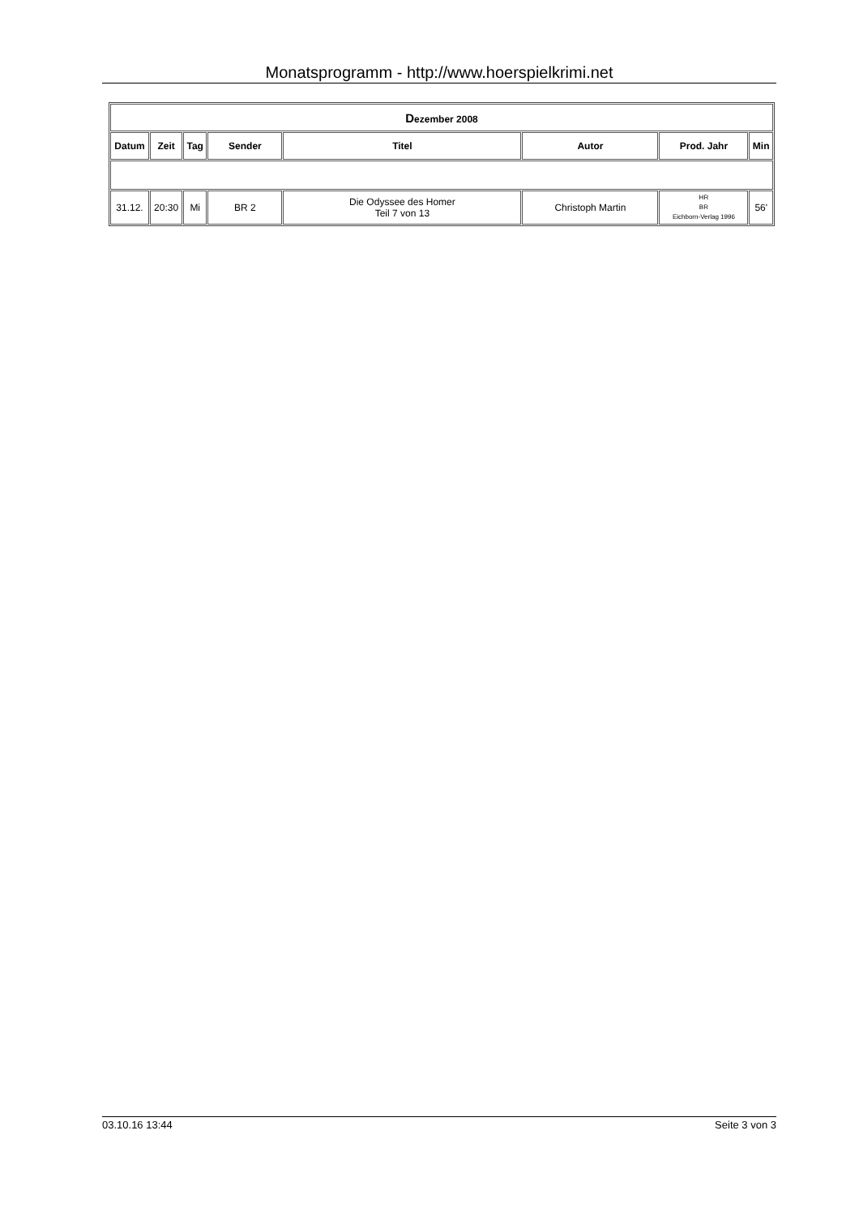Monatsprogramm - http://www.hoerspielkrimi.net
| D ezember 2008 | | | | | | | |
| --- | --- | --- | --- | --- | --- | --- | --- |
| Datum | Zeit | Tag | Sender | Titel | Autor | Prod. Jahr | Min |
| 31.12. | 20:30 | Mi | BR 2 | Die Odyssee des Homer Teil 7 von 13 | Christoph Martin | HR BR Eichborn-Verlag 1996 | 56' |
03.10.16 13:44 Seite 3 von 3